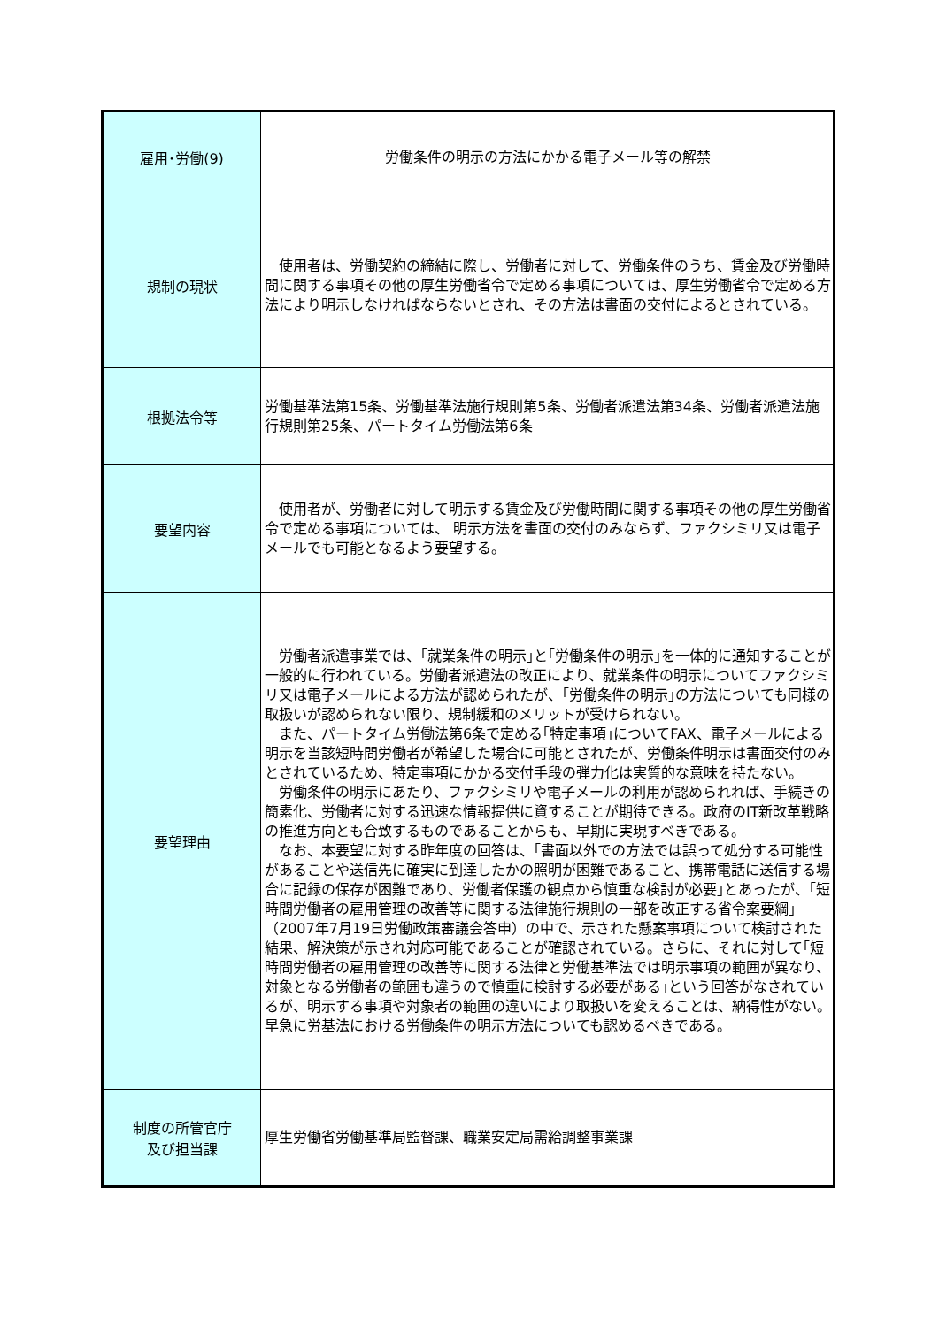| 雇用･労働(9) | 労働条件の明示の方法にかかる電子メール等の解禁 |
| 規制の現状 | 使用者は、労働契約の締結に際し、労働者に対して、労働条件のうち、賃金及び労働時間に関する事項その他の厚生労働省令で定める事項については、厚生労働省令で定める方法により明示しなければならないとされ、その方法は書面の交付によるとされている。 |
| 根拠法令等 | 労働基準法第15条、労働基準法施行規則第5条、労働者派遣法第34条、労働者派遣法施行規則第25条、パートタイム労働法第6条 |
| 要望内容 | 使用者が、労働者に対して明示する賃金及び労働時間に関する事項その他の厚生労働省令で定める事項については、 明示方法を書面の交付のみならず、ファクシミリ又は電子メールでも可能となるよう要望する。 |
| 要望理由 | 労働者派遣事業では、｢就業条件の明示｣と｢労働条件の明示｣を一体的に通知することが一般的に行われている。労働者派遣法の改正により、就業条件の明示についてファクシミリ又は電子メールによる方法が認められたが、｢労働条件の明示｣の方法についても同様の取扱いが認められない限り、規制緩和のメリットが受けられない。 また、パートタイム労働法第6条で定める｢特定事項｣についてFAX、電子メールによる明示を当該短時間労働者が希望した場合に可能とされたが、労働条件明示は書面交付のみとされているため、特定事項にかかる交付手段の弾力化は実質的な意味を持たない。 労働条件の明示にあたり、ファクシミリや電子メールの利用が認められれば、手続きの簡素化、労働者に対する迅速な情報提供に資することが期待できる。政府のIT新改革戦略の推進方向とも合致するものであることからも、早期に実現すべきである。 なお、本要望に対する昨年度の回答は、｢書面以外での方法では誤って処分する可能性があることや送信先に確実に到達したかの照明が困難であること、携帯電話に送信する場合に記録の保存が困難であり、労働者保護の観点から慎重な検討が必要｣とあったが、｢短時間労働者の雇用管理の改善等に関する法律施行規則の一部を改正する省令案要綱｣（2007年7月19日労働政策審議会答申）の中で、示された懸案事項について検討された結果、解決策が示され対応可能であることが確認されている。さらに、それに対して｢短時間労働者の雇用管理の改善等に関する法律と労働基準法では明示事項の範囲が異なり、対象となる労働者の範囲も違うので慎重に検討する必要がある｣という回答がなされているが、明示する事項や対象者の範囲の違いにより取扱いを変えることは、納得性がない。早急に労基法における労働条件の明示方法についても認めるべきである。 |
| 制度の所管官庁 及び担当課 | 厚生労働省労働基準局監督課、職業安定局需給調整事業課 |